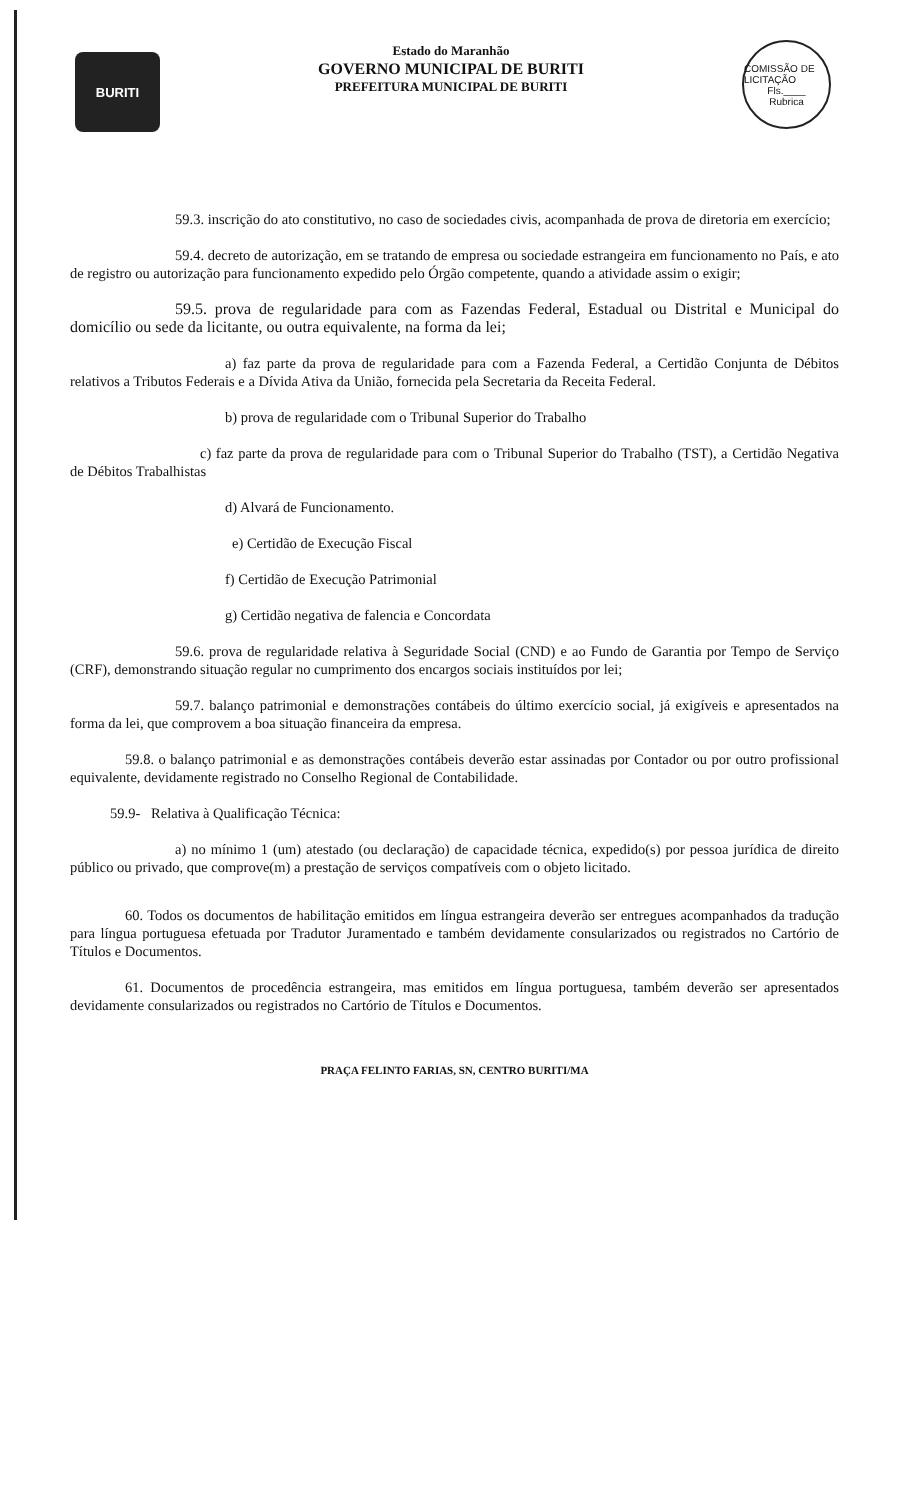BURITI
Estado do Maranhão
GOVERNO MUNICIPAL DE BURITI
PREFEITURA MUNICIPAL DE BURITI
COMISSÃO DE LICITAÇÃO
Fls.____
Rubrica
59.3. inscrição do ato constitutivo, no caso de sociedades civis, acompanhada de prova de diretoria em exercício;
59.4. decreto de autorização, em se tratando de empresa ou sociedade estrangeira em funcionamento no País, e ato de registro ou autorização para funcionamento expedido pelo Órgão competente, quando a atividade assim o exigir;
59.5. prova de regularidade para com as Fazendas Federal, Estadual ou Distrital e Municipal do domicílio ou sede da licitante, ou outra equivalente, na forma da lei;
a) faz parte da prova de regularidade para com a Fazenda Federal, a Certidão Conjunta de Débitos relativos a Tributos Federais e a Dívida Ativa da União, fornecida pela Secretaria da Receita Federal.
b) prova de regularidade com o Tribunal Superior do Trabalho
c) faz parte da prova de regularidade para com o Tribunal Superior do Trabalho (TST), a Certidão Negativa de Débitos Trabalhistas
d) Alvará de Funcionamento.
e) Certidão de Execução Fiscal
f) Certidão de Execução Patrimonial
g) Certidão negativa de falencia e Concordata
59.6. prova de regularidade relativa à Seguridade Social (CND) e ao Fundo de Garantia por Tempo de Serviço (CRF), demonstrando situação regular no cumprimento dos encargos sociais instituídos por lei;
59.7. balanço patrimonial e demonstrações contábeis do último exercício social, já exigíveis e apresentados na forma da lei, que comprovem a boa situação financeira da empresa.
59.8. o balanço patrimonial e as demonstrações contábeis deverão estar assinadas por Contador ou por outro profissional equivalente, devidamente registrado no Conselho Regional de Contabilidade.
59.9- Relativa à Qualificação Técnica:
a) no mínimo 1 (um) atestado (ou declaração) de capacidade técnica, expedido(s) por pessoa jurídica de direito público ou privado, que comprove(m) a prestação de serviços compatíveis com o objeto licitado.
60. Todos os documentos de habilitação emitidos em língua estrangeira deverão ser entregues acompanhados da tradução para língua portuguesa efetuada por Tradutor Juramentado e também devidamente consularizados ou registrados no Cartório de Títulos e Documentos.
61. Documentos de procedência estrangeira, mas emitidos em língua portuguesa, também deverão ser apresentados devidamente consularizados ou registrados no Cartório de Títulos e Documentos.
PRAÇA FELINTO FARIAS, SN, CENTRO BURITI/MA